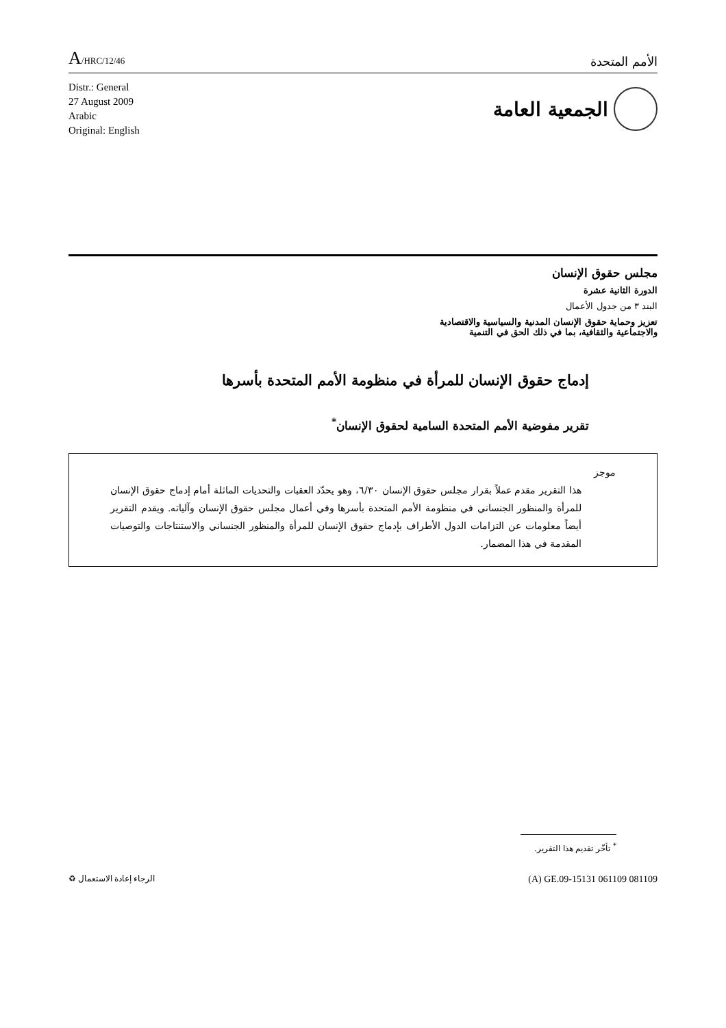A/HRC/12/46
الأمم المتحدة
Distr.: General
27 August 2009
Arabic
Original: English
الجمعية العامة
مجلس حقوق الإنسان
الدورة الثانية عشرة
البند ٣ من جدول الأعمال
تعزيز وحماية حقوق الإنسان المدنية والسياسية والاقتصادية
والاجتماعية والثقافية، بما في ذلك الحق في التنمية
إدماج حقوق الإنسان للمرأة في منظومة الأمم المتحدة بأسرها
تقرير مفوضية الأمم المتحدة السامية لحقوق الإنسان<sup>*</sup>
موجز
هذا التقرير مقدم عملاً بقرار مجلس حقوق الإنسان ٦/٣٠، وهو يحدّد العقبات والتحديات الماثلة أمام إدماج حقوق الإنسان للمرأة والمنظور الجنساني في منظومة الأمم المتحدة بأسرها وفي أعمال مجلس حقوق الإنسان وآلياته. ويقدم التقرير أيضاً معلومات عن التزامات الدول الأطراف بإدماج حقوق الإنسان للمرأة والمنظور الجنساني والاستنتاجات والتوصيات المقدمة في هذا المضمار.
<sup>*</sup> تأخّر تقديم هذا التقرير.
الرجاء إعادة الاستعمال ♻
(A) GE.09-15131 061109 081109